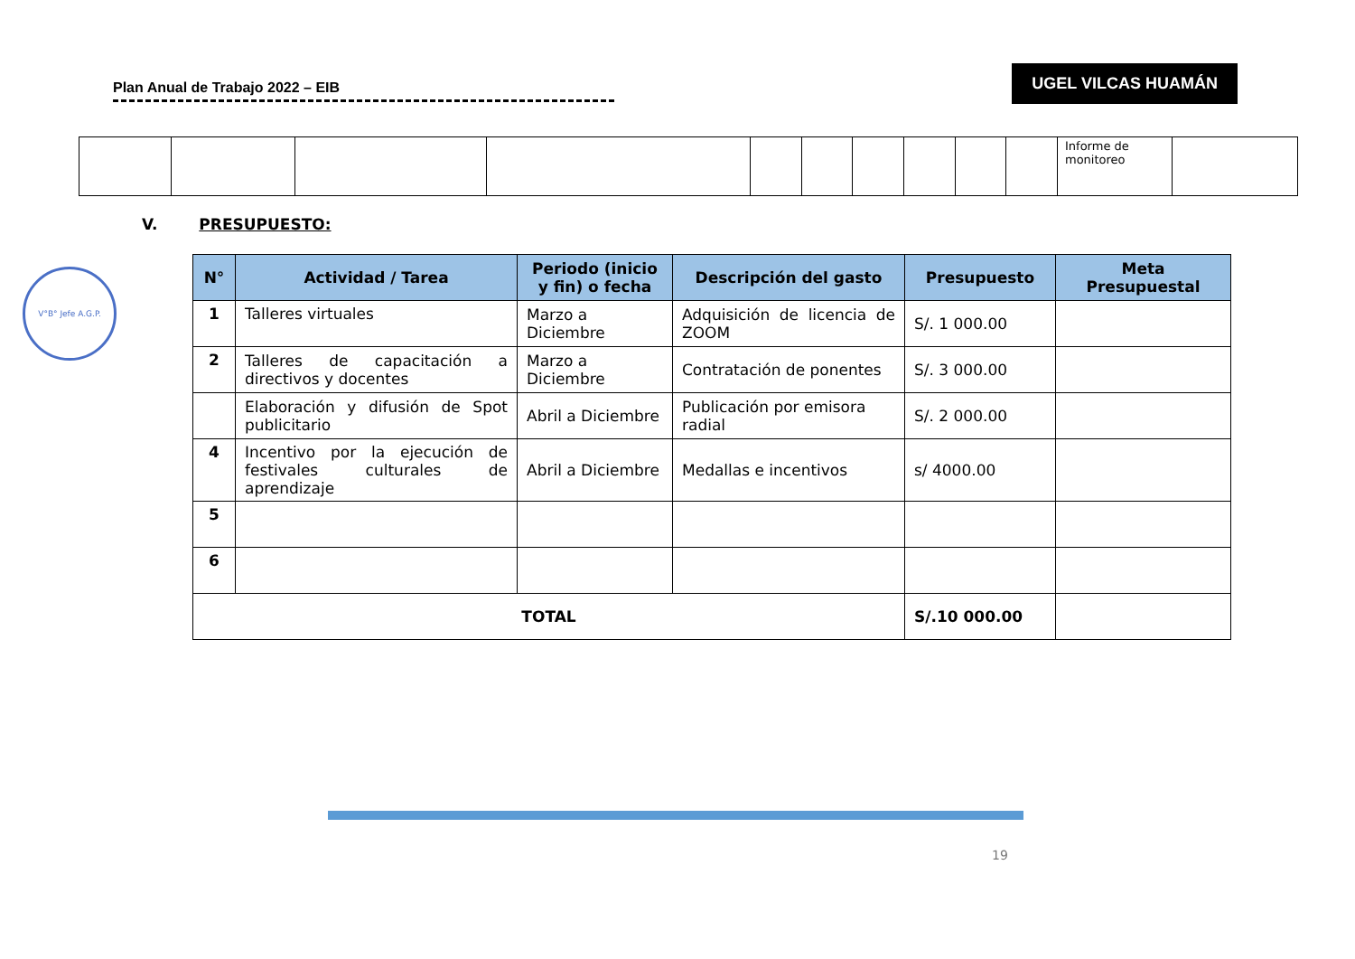Plan Anual de Trabajo 2022 – EIB
UGEL VILCAS HUAMÁN
| | | | | | | | | | | Informe de monitoreo | |
V. PRESUPUESTO:
V°B° Jefe A.G.P.
| N° | Actividad / Tarea | Periodo (inicio y fin) o fecha | Descripción del gasto | Presupuesto | Meta Presupuestal |
| --- | --- | --- | --- | --- | --- |
| 1 | Talleres virtuales | Marzo a Diciembre | Adquisición de licencia de ZOOM | S/. 1 000.00 | |
| 2 | Talleres de capacitación a directivos y docentes | Marzo a Diciembre | Contratación de ponentes | S/. 3 000.00 | |
| | Elaboración y difusión de Spot publicitario | Abril a Diciembre | Publicación por emisora radial | S/. 2 000.00 | |
| 4 | Incentivo por la ejecución de festivales culturales de aprendizaje | Abril a Diciembre | Medallas e incentivos | s/ 4000.00 | |
| 5 | | | | | |
| 6 | | | | | |
| TOTAL | | | | S/.10 000.00 | |
19